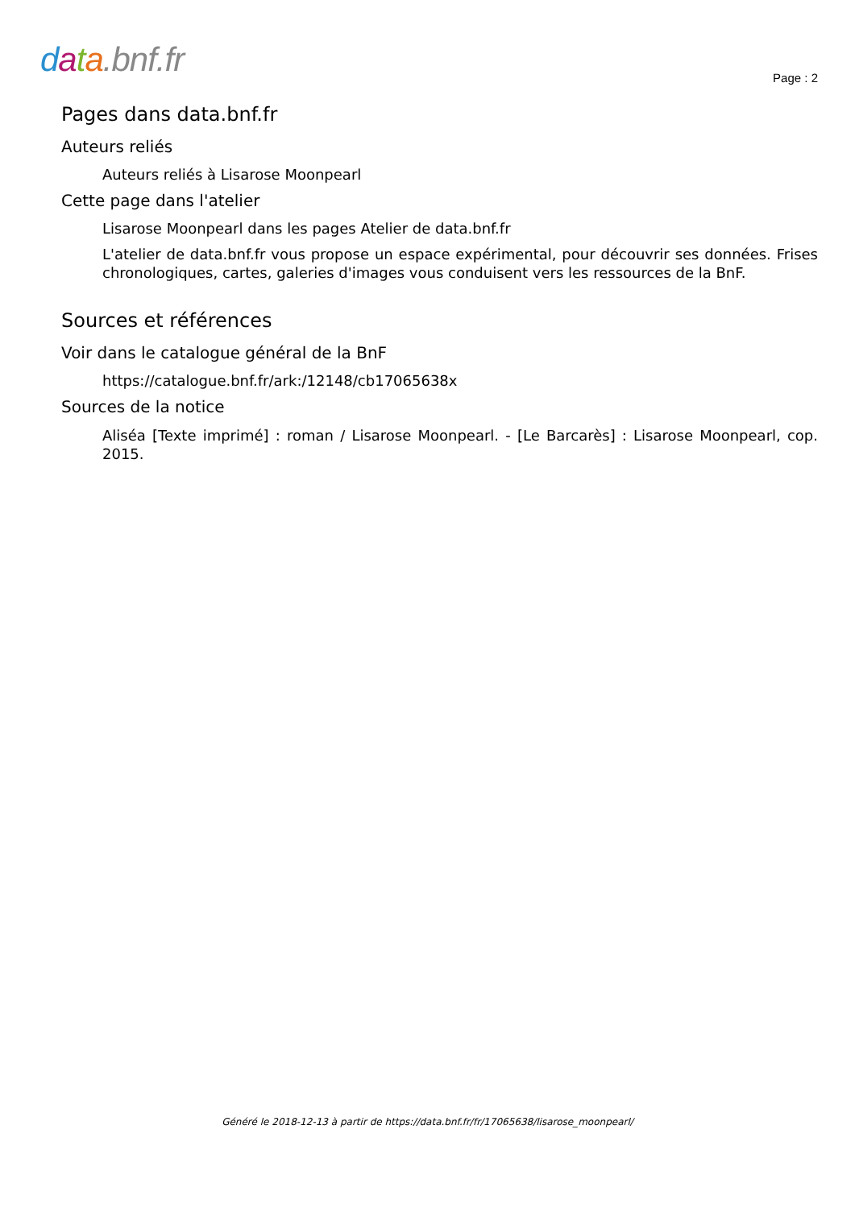data.bnf.fr
Page : 2
Pages dans data.bnf.fr
Auteurs reliés
Auteurs reliés à Lisarose Moonpearl
Cette page dans l'atelier
Lisarose Moonpearl dans les pages Atelier de data.bnf.fr
L'atelier de data.bnf.fr vous propose un espace expérimental, pour découvrir ses données. Frises chronologiques, cartes, galeries d'images vous conduisent vers les ressources de la BnF.
Sources et références
Voir dans le catalogue général de la BnF
https://catalogue.bnf.fr/ark:/12148/cb17065638x
Sources de la notice
Aliséa [Texte imprimé] : roman / Lisarose Moonpearl. - [Le Barcarès] : Lisarose Moonpearl, cop. 2015.
Généré le 2018-12-13 à partir de https://data.bnf.fr/fr/17065638/lisarose_moonpearl/